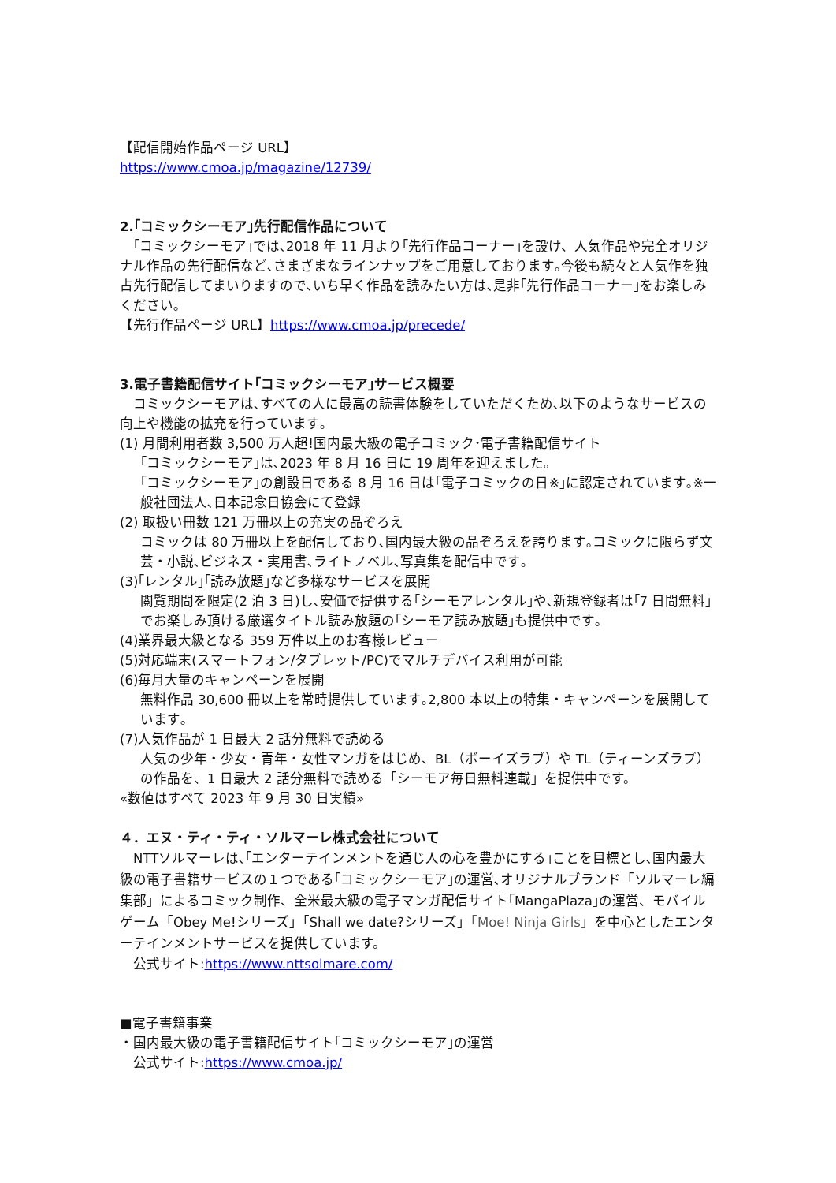【配信開始作品ページ URL】
https://www.cmoa.jp/magazine/12739/
2.｢コミックシーモア｣先行配信作品について
　｢コミックシーモア｣では､2018 年 11 月より｢先行作品コーナー｣を設け、人気作品や完全オリジナル作品の先行配信など､さまざまなラインナップをご用意しております｡今後も続々と人気作を独占先行配信してまいりますので､いち早く作品を読みたい方は､是非｢先行作品コーナー｣をお楽しみください｡
【先行作品ページ URL】https://www.cmoa.jp/precede/
3.電子書籍配信サイト｢コミックシーモア｣サービス概要
　コミックシーモアは､すべての人に最高の読書体験をしていただくため､以下のようなサービスの向上や機能の拡充を行っています｡
(1) 月間利用者数 3,500 万人超!国内最大級の電子コミック･電子書籍配信サイト
｢コミックシーモア｣は､2023 年 8 月 16 日に 19 周年を迎えました｡
｢コミックシーモア｣の創設日である 8 月 16 日は｢電子コミックの日※｣に認定されています｡※一般社団法人､日本記念日協会にて登録
(2) 取扱い冊数 121 万冊以上の充実の品ぞろえ
コミックは 80 万冊以上を配信しており､国内最大級の品ぞろえを誇ります｡コミックに限らず文芸・小説､ビジネス・実用書､ライトノベル､写真集を配信中です｡
(3)｢レンタル｣｢読み放題｣など多様なサービスを展開
閲覧期間を限定(2 泊 3 日)し､安価で提供する｢シーモアレンタル｣や､新規登録者は｢7 日間無料｣でお楽しみ頂ける厳選タイトル読み放題の｢シーモア読み放題｣も提供中です｡
(4)業界最大級となる 359 万件以上のお客様レビュー
(5)対応端末(スマートフォン/タブレット/PC)でマルチデバイス利用が可能
(6)毎月大量のキャンペーンを展開
無料作品 30,600 冊以上を常時提供しています｡2,800 本以上の特集・キャンペーンを展開しています｡
(7)人気作品が 1 日最大 2 話分無料で読める
人気の少年・少女・青年・女性マンガをはじめ、BL（ボーイズラブ）や TL（ティーンズラブ）の作品を、1 日最大 2 話分無料で読める「シーモア毎日無料連載」を提供中です。
«数値はすべて 2023 年 9 月 30 日実績»
４．エヌ・ティ・ティ・ソルマーレ株式会社について
　NTTソルマーレは､｢エンターテインメントを通じ人の心を豊かにする｣ことを目標とし､国内最大級の電子書籍サービスの１つである｢コミックシーモア｣の運営､オリジナルブランド「ソルマーレ編集部」によるコミック制作、全米最大級の電子マンガ配信サイト｢MangaPlaza｣の運営、モバイルゲーム「Obey Me!シリーズ」「Shall we date?シリーズ」「Moe! Ninja Girls」を中心としたエンターテインメントサービスを提供しています。
　公式サイト:https://www.nttsolmare.com/
■電子書籍事業
・国内最大級の電子書籍配信サイト｢コミックシーモア｣の運営
　公式サイト:https://www.cmoa.jp/